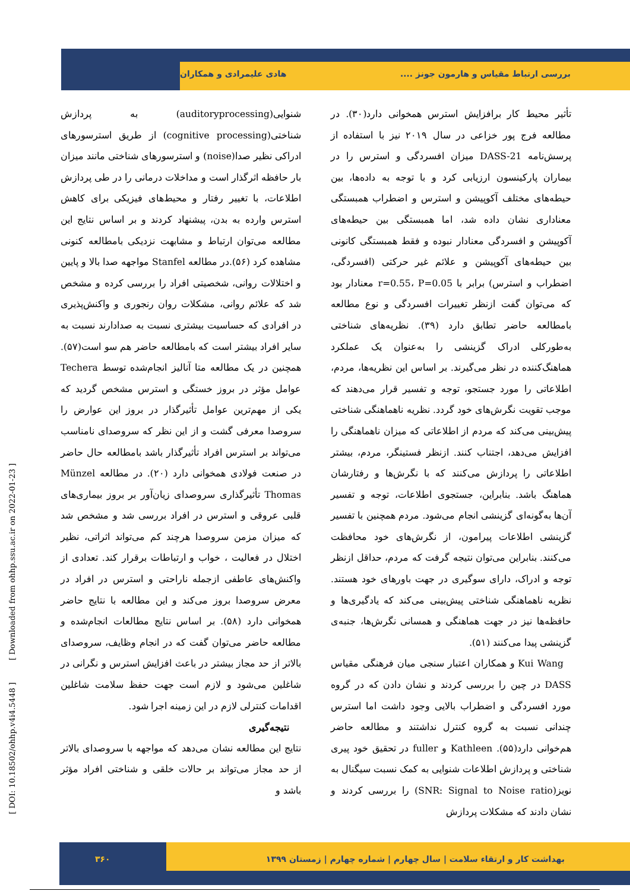بررسی ارتباط مقیاس و هارمون جونز .... هادی علیمرادی و همکاران
تأثیر محیط کار برافزایش استرس همخوانی دارد(۳۰). در مطالعه فرج پور خزاعی در سال ۲۰۱۹ نیز با استفاده از پرسش‌نامه DASS-21 میزان افسردگی و استرس را در بیماران پارکینسون ارزیابی کرد و با توجه به داده‌ها، بین حیطه‌های مختلف آکوپیشن و استرس و اضطراب همبستگی معناداری نشان داده شد، اما همبستگی بین حیطه‌های آکوپیشن و افسردگی معنادار نبوده و فقط همبستگی کانونی بین حیطه‌های آکوپیشن و علائم غیر حرکتی (افسردگی، اضطراب و استرس) برابر با r=0.55، P=0.05 معنادار بود که می‌توان گفت ازنظر تغییرات افسردگی و نوع مطالعه بامطالعه حاضر تطابق دارد (۳۹). نظریه‌های شناختی به‌طورکلی ادراک گزینشی را به‌عنوان یک عملکرد هماهنگ‌کننده در نظر می‌گیرند. بر اساس این نظریه‌ها، مردم، اطلاعاتی را مورد جستجو، توجه و تفسیر قرار می‌دهند که موجب تقویت نگرش‌های خود گردد. نظریه ناهماهنگی شناختی پیش‌بینی می‌کند که مردم از اطلاعاتی که میزان ناهماهنگی را افزایش می‌دهد، اجتناب کنند. ازنظر فستینگر، مردم، بیشتر اطلاعاتی را پردازش می‌کنند که با نگرش‌ها و رفتارشان هماهنگ باشد. بنابراین، جستجوی اطلاعات، توجه و تفسیر آن‌ها به‌گونه‌ای گزینشی انجام می‌شود. مردم همچنین با تفسیر گزینشی اطلاعات پیرامون، از نگرش‌های خود محافظت می‌کنند. بنابراین می‌توان نتیجه گرفت که مردم، حداقل ازنظر توجه و ادراک، دارای سوگیری در جهت باورهای خود هستند. نظریه ناهماهنگی شناختی پیش‌بینی می‌کند که یادگیری‌ها و حافظه‌ها نیز در جهت هماهنگی و همسانی نگرش‌ها، جنبه‌ی گزینشی پیدا می‌کنند (۵۱).
Kui Wang و همکاران اعتبار سنجی میان فرهنگی مقیاس DASS در چین را بررسی کردند و نشان دادن که در گروه مورد افسردگی و اضطراب بالایی وجود داشت اما استرس چندانی نسبت به گروه کنترل نداشتند و مطالعه حاضر هم‌خوانی دارد(۵۵). Kathleen و fuller در تحقیق خود پیری شناختی و پردازش اطلاعات شنوایی به کمک نسبت سیگنال به نویز(SNR: Signal to Noise ratio) را بررسی کردند و نشان دادند که مشکلات پردازش
شنوایی(auditoryprocessing) به پردازش شناختی(cognitive processing) از طریق استرسورهای ادراکی نظیر صدا(noise) و استرسورهای شناختی مانند میزان بار حافظه اثرگذار است و مداخلات درمانی را در طی پردازش اطلاعات، با تغییر رفتار و محیط‌های فیزیکی برای کاهش استرس وارده به بدن، پیشنهاد کردند و بر اساس نتایج این مطالعه می‌توان ارتباط و مشابهت نزدیکی بامطالعه کنونی مشاهده کرد (۵۶).در مطالعه Stanfel مواجهه صدا بالا و پایین و اختلالات روانی، شخصیتی افراد را بررسی کرده و مشخص شد که علائم روانی، مشکلات روان رنجوری و واکنش‌پذیری در افرادی که حساسیت بیشتری نسبت به صدادارند نسبت به سایر افراد بیشتر است که بامطالعه حاضر هم سو است(۵۷). همچنین در یک مطالعه متا آنالیز انجام‌شده توسط Techera عوامل مؤثر در بروز خستگی و استرس مشخص گردید که یکی از مهم‌ترین عوامل تأثیرگذار در بروز این عوارض را سروصدا معرفی گشت و از این نظر که سروصدای نامناسب می‌تواند بر استرس افراد تأثیرگذار باشد بامطالعه حال حاضر در صنعت فولادی همخوانی دارد (۲۰). در مطالعه Münzel Thomas تأثیرگذاری سروصدای زیان‌آور بر بروز بیماری‌های قلبی عروقی و استرس در افراد بررسی شد و مشخص شد که میزان مزمن سروصدا هرچند کم می‌تواند اثراتی، نظیر اختلال در فعالیت ، خواب و ارتباطات برقرار کند. تعدادی از واکنش‌های عاطفی ازجمله ناراحتی و استرس در افراد در معرض سروصدا بروز می‌کند و این مطالعه با نتایج حاضر همخوانی دارد (۵۸). بر اساس نتایج مطالعات انجام‌شده و مطالعه حاضر می‌توان گفت که در انجام وظایف، سروصدای بالاتر از حد مجاز بیشتر در باعث افزایش استرس و نگرانی در شاغلین می‌شود و لازم است جهت حفظ سلامت شاغلین اقدامات کنترلی لازم در این زمینه اجرا شود.
نتیجه‌گیری
نتایج این مطالعه نشان می‌دهد که مواجهه با سروصدای بالاتر از حد مجاز می‌تواند بر حالات خلقی و شناختی افراد مؤثر باشد و
[ DOI: 10.18502/ohhp.v4i4.5448 ] [ Downloaded from ohhp.ssu.ac.ir on 2022-01-23 ]
بهداشت کار و ارتقاء سلامت | سال چهارم | شماره چهارم | زمستان ۱۳۹۹ ۳۶۰